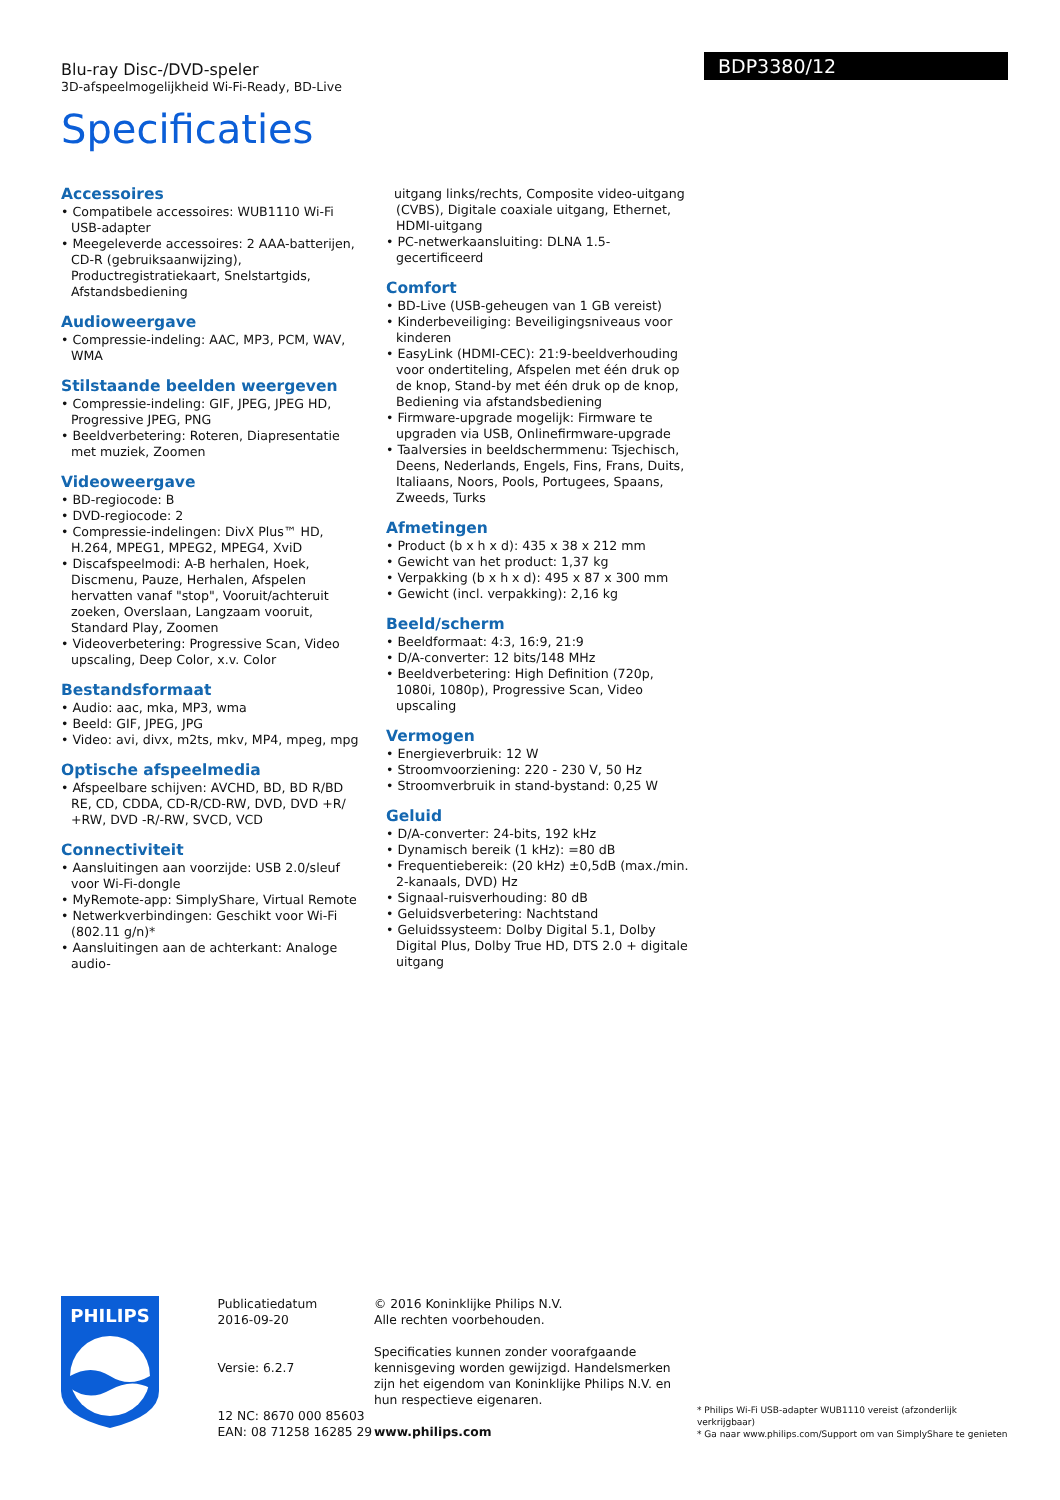Blu-ray Disc-/DVD-speler
3D-afspeelmogelijkheid Wi-Fi-Ready, BD-Live
Specificaties
BDP3380/12
Accessoires
• Compatibele accessoires: WUB1110 Wi-Fi USB-adapter
• Meegeleverde accessoires: 2 AAA-batterijen, CD-R (gebruiksaanwijzing), Productregistratiekaart, Snelstartgids, Afstandsbediening
Audioweergave
• Compressie-indeling: AAC, MP3, PCM, WAV, WMA
Stilstaande beelden weergeven
• Compressie-indeling: GIF, JPEG, JPEG HD, Progressive JPEG, PNG
• Beeldverbetering: Roteren, Diapresentatie met muziek, Zoomen
Videoweergave
• BD-regiocode: B
• DVD-regiocode: 2
• Compressie-indelingen: DivX Plus™ HD, H.264, MPEG1, MPEG2, MPEG4, XviD
• Discafspeelmodi: A-B herhalen, Hoek, Discmenu, Pauze, Herhalen, Afspelen hervatten vanaf "stop", Vooruit/achteruit zoeken, Overslaan, Langzaam vooruit, Standard Play, Zoomen
• Videoverbetering: Progressive Scan, Video upscaling, Deep Color, x.v. Color
Bestandsformaat
• Audio: aac, mka, MP3, wma
• Beeld: GIF, JPEG, JPG
• Video: avi, divx, m2ts, mkv, MP4, mpeg, mpg
Optische afspeelmedia
• Afspeelbare schijven: AVCHD, BD, BD R/BD RE, CD, CDDA, CD-R/CD-RW, DVD, DVD +R/ +RW, DVD -R/-RW, SVCD, VCD
Connectiviteit
• Aansluitingen aan voorzijde: USB 2.0/sleuf voor Wi-Fi-dongle
• MyRemote-app: SimplyShare, Virtual Remote
• Netwerkverbindingen: Geschikt voor Wi-Fi (802.11 g/n)*
• Aansluitingen aan de achterkant: Analoge audio-
uitgang links/rechts, Composite video-uitgang (CVBS), Digitale coaxiale uitgang, Ethernet, HDMI-uitgang
• PC-netwerkaansluiting: DLNA 1.5-gecertificeerd
Comfort
• BD-Live (USB-geheugen van 1 GB vereist)
• Kinderbeveiliging: Beveiligingsniveaus voor kinderen
• EasyLink (HDMI-CEC): 21:9-beeldverhouding voor ondertiteling, Afspelen met één druk op de knop, Stand-by met één druk op de knop, Bediening via afstandsbediening
• Firmware-upgrade mogelijk: Firmware te upgraden via USB, Onlinefirmware-upgrade
• Taalversies in beeldschermmenu: Tsjechisch, Deens, Nederlands, Engels, Fins, Frans, Duits, Italiaans, Noors, Pools, Portugees, Spaans, Zweeds, Turks
Afmetingen
• Product (b x h x d): 435 x 38 x 212 mm
• Gewicht van het product: 1,37 kg
• Verpakking (b x h x d): 495 x 87 x 300 mm
• Gewicht (incl. verpakking): 2,16 kg
Beeld/scherm
• Beeldformaat: 4:3, 16:9, 21:9
• D/A-converter: 12 bits/148 MHz
• Beeldverbetering: High Definition (720p, 1080i, 1080p), Progressive Scan, Video upscaling
Vermogen
• Energieverbruik: 12 W
• Stroomvoorziening: 220 - 230 V, 50 Hz
• Stroomverbruik in stand-bystand: 0,25 W
Geluid
• D/A-converter: 24-bits, 192 kHz
• Dynamisch bereik (1 kHz): =80 dB
• Frequentiebereik: (20 kHz) ±0,5dB (max./min. 2-kanaals, DVD) Hz
• Signaal-ruisverhouding: 80 dB
• Geluidsverbetering: Nachtstand
• Geluidssysteem: Dolby Digital 5.1, Dolby Digital Plus, Dolby True HD, DTS 2.0 + digitale uitgang
PHILIPS
Publicatiedatum
2016-09-20
Versie: 6.2.7
12 NC: 8670 000 85603
EAN: 08 71258 16285 29
© 2016 Koninklijke Philips N.V.
Alle rechten voorbehouden.
Specificaties kunnen zonder voorafgaande kennisgeving worden gewijzigd. Handelsmerken zijn het eigendom van Koninklijke Philips N.V. en hun respectieve eigenaren.
www.philips.com
* Philips Wi-Fi USB-adapter WUB1110 vereist (afzonderlijk verkrijgbaar)
* Ga naar www.philips.com/Support om van SimplyShare te genieten